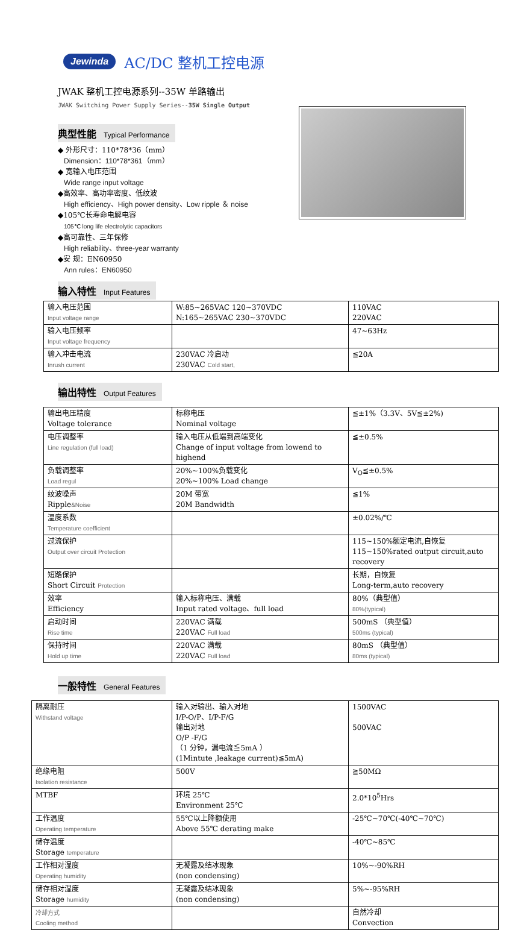Jewinda AC/DC 整机工控电源
JWAK 整机工控电源系列--35W 单路输出
JWAK Switching Power Supply Series--35W Single Output
典型性能 Typical Performance
◆ 外形尺寸：110*78*36（mm）
Dimension：110*78*361（mm）
◆ 宽输入电压范围
Wide range input voltage
◆高效率、高功率密度、低纹波
High efficiency、High power density、Low ripple ＆ noise
◆105℃长寿命电解电容
105℃ long life electrolytic capacitors
◆高可靠性、三年保修
High reliability、three-year warranty
◆安 规：EN60950
Ann rules：EN60950
输入特性 Input Features
| 输入电压范围 Input voltage range | W:85~265VAC 120~370VDC N:165~265VAC 230~370VDC | 110VAC 220VAC |
| 输入电压频率 Input voltage frequency | | 47~63Hz |
| 输入冲击电流 Inrush current | 230VAC 冷启动 230VAC Cold start, | ≦20A |
输出特性 Output Features
| 输出电压精度 Voltage tolerance | 标称电压 Nominal voltage | ≦±1%（3.3V、5V≦±2%) |
| 电压调整率 Line regulation (full load) | 输入电压从低端到高端变化 Change of input voltage from lowend to highend | ≦±0.5% |
| 负载调整率 Load regul | 20%~100%负载变化 20%~100% Load change | V<sub>O</sub>≦±0.5% |
| 纹波噪声 Ripple &Noise | 20M 带宽 20M Bandwidth | ≦1% |
| 温度系数 Temperature coefficient | | ±0.02%/℃ |
| 过流保护 Output over circuit Protection | | 115~150%额定电流,自恢复 115~150%rated output circuit,auto recovery |
| 短路保护 Short Circuit Protection | | 长期，自恢复 Long-term,auto recovery |
| 效率 Efficiency | 输入标称电压、满载 Input rated voltage、full load | 80%（典型值） 80%(typical) |
| 启动时间 Rise time | 220VAC 满载 220VAC Full load | 500mS （典型值） 500ms (typical) |
| 保持时间 Hold up time | 220VAC 满载 220VAC Full load | 80mS （典型值） 80ms (typical) |
一般特性 General Features
| 隔离耐压 Withstand voltage | 输入对输出、输入对地 I/P-O/P、I/P-F/G 输出对地 O/P -F/G （1 分钟，漏电流≦5mA ） (1Mintute ,leakage current)≦5mA) | 1500VAC 500VAC |
| 绝缘电阻 Isolation resistance | 500V | ≧50MΩ |
| MTBF | 环境 25℃ Environment 25℃ | 2.0*10<sup>5</sup>Hrs |
| 工作温度 Operating temperature | 55℃以上降额使用 Above 55℃ derating make | -25℃~70℃(-40℃~70℃) |
| 储存温度 Storage temperature | | -40℃~85℃ |
| 工作相对湿度 Operating humidity | 无凝露及结冰现象 (non condensing) | 10%~-90%RH |
| 储存相对湿度 Storage humidity | 无凝露及结冰现象 (non condensing) | 5%~-95%RH |
| 冷却方式 Cooling method | | 自然冷却 Convection |